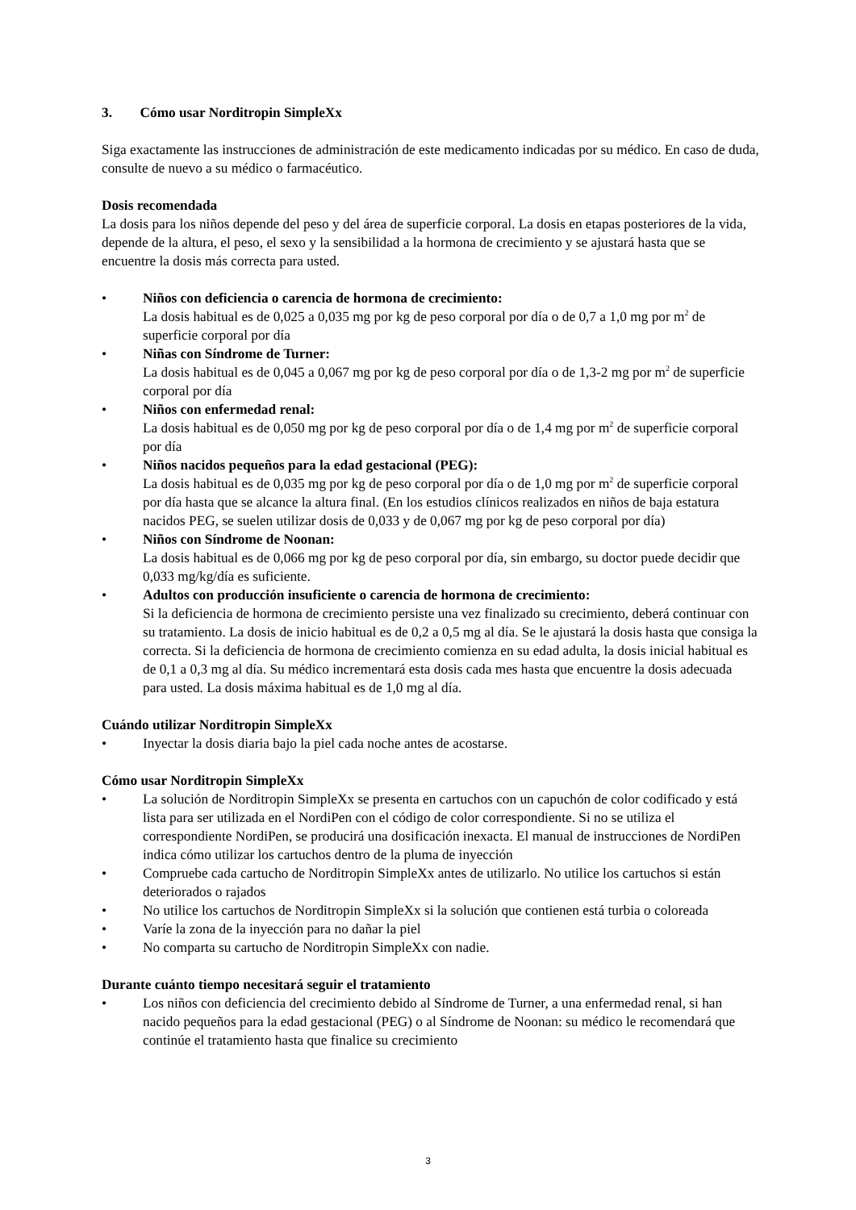3. Cómo usar Norditropin SimpleXx
Siga exactamente las instrucciones de administración de este medicamento indicadas por su médico. En caso de duda, consulte de nuevo a su médico o farmacéutico.
Dosis recomendada
La dosis para los niños depende del peso y del área de superficie corporal. La dosis en etapas posteriores de la vida, depende de la altura, el peso, el sexo y la sensibilidad a la hormona de crecimiento y se ajustará hasta que se encuentre la dosis más correcta para usted.
• Niños con deficiencia o carencia de hormona de crecimiento:
La dosis habitual es de 0,025 a 0,035 mg por kg de peso corporal por día o de 0,7 a 1,0 mg por m<sup>2</sup> de superficie corporal por día
• Niñas con Síndrome de Turner:
La dosis habitual es de 0,045 a 0,067 mg por kg de peso corporal por día o de 1,3-2 mg por m<sup>2</sup> de superficie corporal por día
• Niños con enfermedad renal:
La dosis habitual es de 0,050 mg por kg de peso corporal por día o de 1,4 mg por m<sup>2</sup> de superficie corporal por día
• Niños nacidos pequeños para la edad gestacional (PEG):
La dosis habitual es de 0,035 mg por kg de peso corporal por día o de 1,0 mg por m<sup>2</sup> de superficie corporal por día hasta que se alcance la altura final. (En los estudios clínicos realizados en niños de baja estatura nacidos PEG, se suelen utilizar dosis de 0,033 y de 0,067 mg por kg de peso corporal por día)
• Niños con Síndrome de Noonan:
La dosis habitual es de 0,066 mg por kg de peso corporal por día, sin embargo, su doctor puede decidir que 0,033 mg/kg/día es suficiente.
• Adultos con producción insuficiente o carencia de hormona de crecimiento:
Si la deficiencia de hormona de crecimiento persiste una vez finalizado su crecimiento, deberá continuar con su tratamiento. La dosis de inicio habitual es de 0,2 a 0,5 mg al día. Se le ajustará la dosis hasta que consiga la correcta. Si la deficiencia de hormona de crecimiento comienza en su edad adulta, la dosis inicial habitual es de 0,1 a 0,3 mg al día. Su médico incrementará esta dosis cada mes hasta que encuentre la dosis adecuada para usted. La dosis máxima habitual es de 1,0 mg al día.
Cuándo utilizar Norditropin SimpleXx
• Inyectar la dosis diaria bajo la piel cada noche antes de acostarse.
Cómo usar Norditropin SimpleXx
• La solución de Norditropin SimpleXx se presenta en cartuchos con un capuchón de color codificado y está lista para ser utilizada en el NordiPen con el código de color correspondiente. Si no se utiliza el correspondiente NordiPen, se producirá una dosificación inexacta. El manual de instrucciones de NordiPen indica cómo utilizar los cartuchos dentro de la pluma de inyección
• Compruebe cada cartucho de Norditropin SimpleXx antes de utilizarlo. No utilice los cartuchos si están deteriorados o rajados
• No utilice los cartuchos de Norditropin SimpleXx si la solución que contienen está turbia o coloreada
• Varíe la zona de la inyección para no dañar la piel
• No comparta su cartucho de Norditropin SimpleXx con nadie.
Durante cuánto tiempo necesitará seguir el tratamiento
• Los niños con deficiencia del crecimiento debido al Síndrome de Turner, a una enfermedad renal, si han nacido pequeños para la edad gestacional (PEG) o al Síndrome de Noonan: su médico le recomendará que continúe el tratamiento hasta que finalice su crecimiento
3